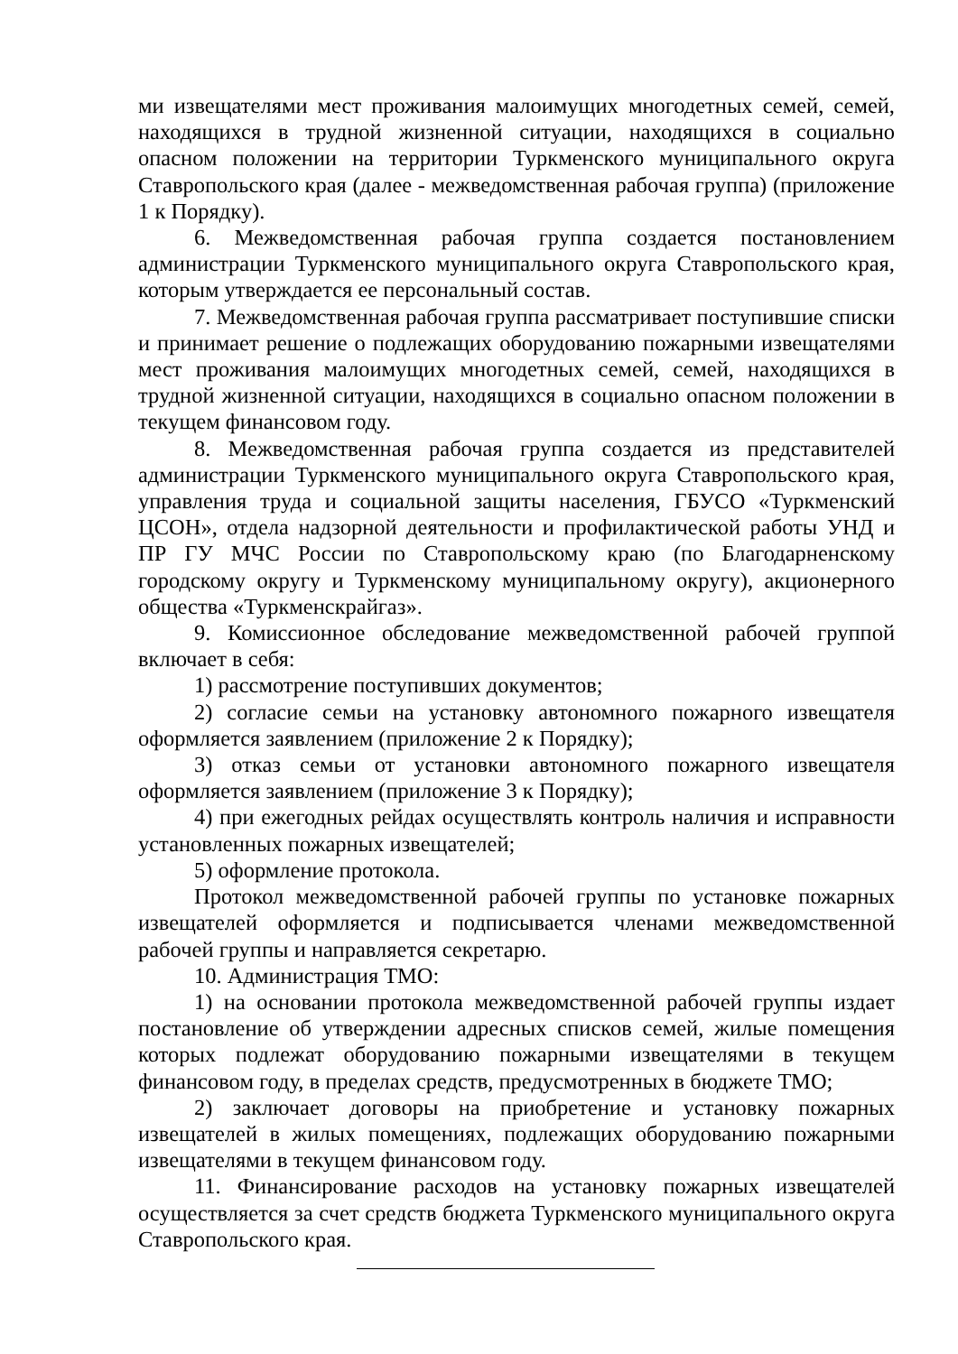ми извещателями мест проживания малоимущих многодетных семей, семей, находящихся в трудной жизненной ситуации, находящихся в социально опасном положении на территории Туркменского муниципального округа Ставропольского края (далее - межведомственная рабочая группа) (приложение 1 к Порядку).
6. Межведомственная рабочая группа создается постановлением администрации Туркменского муниципального округа Ставропольского края, которым утверждается ее персональный состав.
7. Межведомственная рабочая группа рассматривает поступившие списки и принимает решение о подлежащих оборудованию пожарными извещателями мест проживания малоимущих многодетных семей, семей, находящихся в трудной жизненной ситуации, находящихся в социально опасном положении в текущем финансовом году.
8. Межведомственная рабочая группа создается из представителей администрации Туркменского муниципального округа Ставропольского края, управления труда и социальной защиты населения, ГБУСО «Туркменский ЦСОН», отдела надзорной деятельности и профилактической работы УНД и ПР ГУ МЧС России по Ставропольскому краю (по Благодарненскому городскому округу и Туркменскому муниципальному округу), акционерного общества «Туркменскрайгаз».
9. Комиссионное обследование межведомственной рабочей группой включает в себя:
1) рассмотрение поступивших документов;
2) согласие семьи на установку автономного пожарного извещателя оформляется заявлением (приложение 2 к Порядку);
3) отказ семьи от установки автономного пожарного извещателя оформляется заявлением (приложение 3 к Порядку);
4) при ежегодных рейдах осуществлять контроль наличия и исправности установленных пожарных извещателей;
5) оформление протокола.
Протокол межведомственной рабочей группы по установке пожарных извещателей оформляется и подписывается членами межведомственной рабочей группы и направляется секретарю.
10. Администрация ТМО:
1) на основании протокола межведомственной рабочей группы издает постановление об утверждении адресных списков семей, жилые помещения которых подлежат оборудованию пожарными извещателями в текущем финансовом году, в пределах средств, предусмотренных в бюджете ТМО;
2) заключает договоры на приобретение и установку пожарных извещателей в жилых помещениях, подлежащих оборудованию пожарными извещателями в текущем финансовом году.
11. Финансирование расходов на установку пожарных извещателей осуществляется за счет средств бюджета Туркменского муниципального округа Ставропольского края.